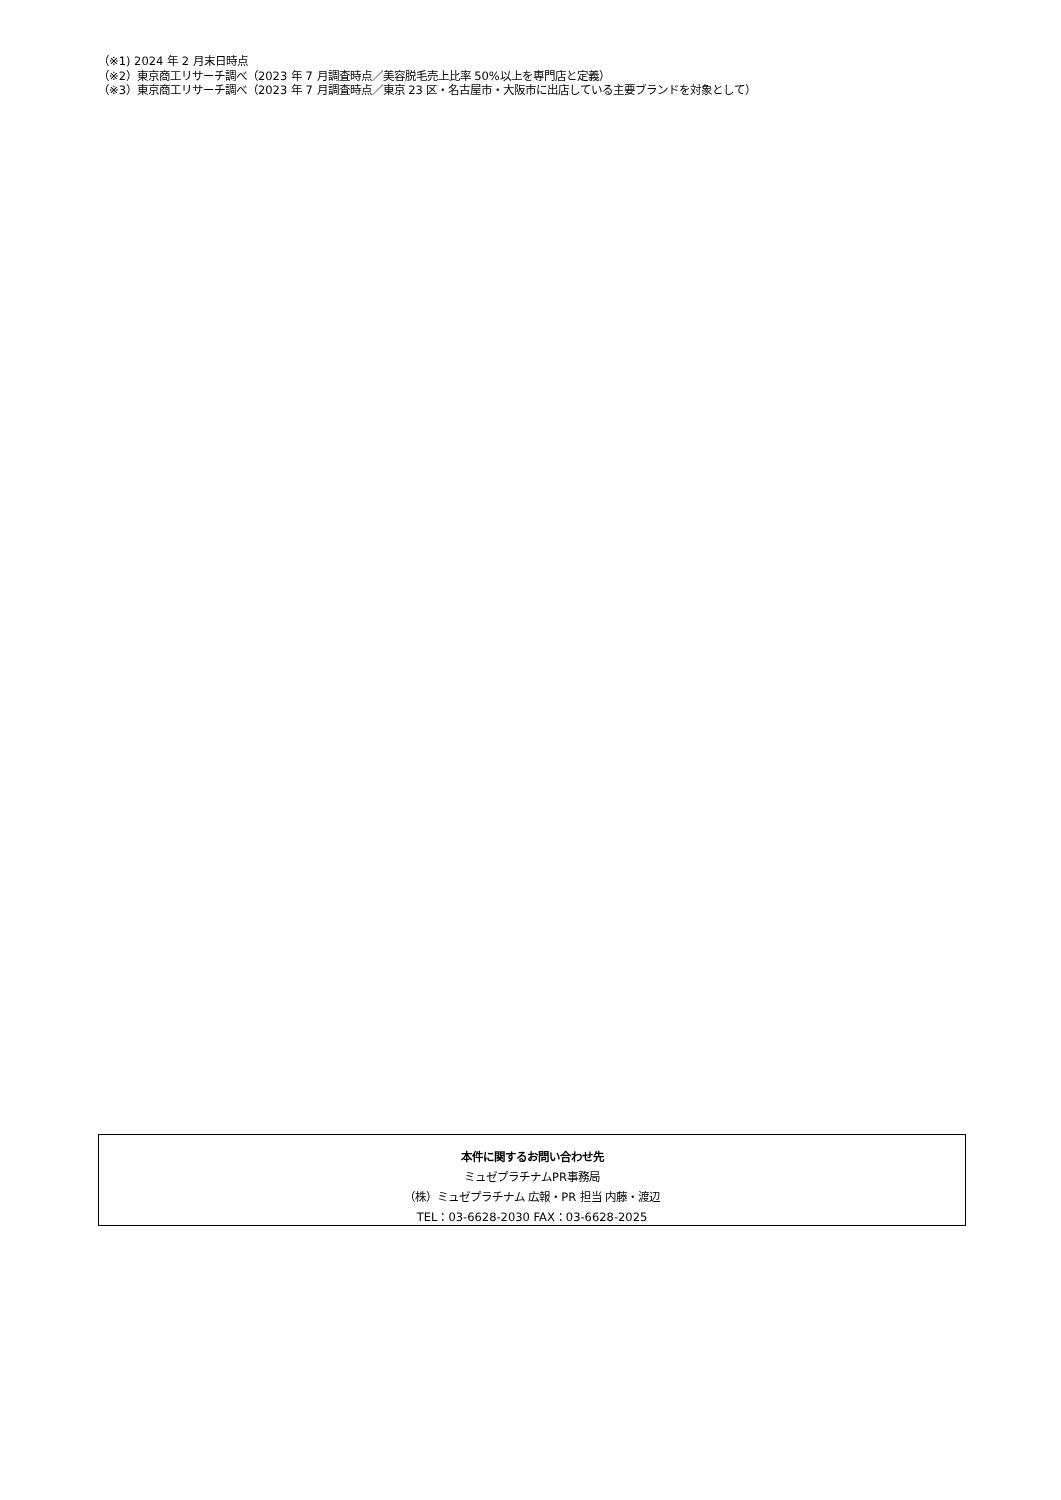（※1) 2024 年 2 月末日時点
（※2）東京商工リサーチ調べ（2023 年 7 月調査時点／美容脱毛売上比率 50%以上を専門店と定義）
（※3）東京商工リサーチ調べ（2023 年 7 月調査時点／東京 23 区・名古屋市・大阪市に出店している主要ブランドを対象として）
本件に関するお問い合わせ先
ミュゼプラチナムPR事務局
（株）ミュゼプラチナム 広報・PR 担当 内藤・渡辺
TEL：03-6628-2030 FAX：03-6628-2025